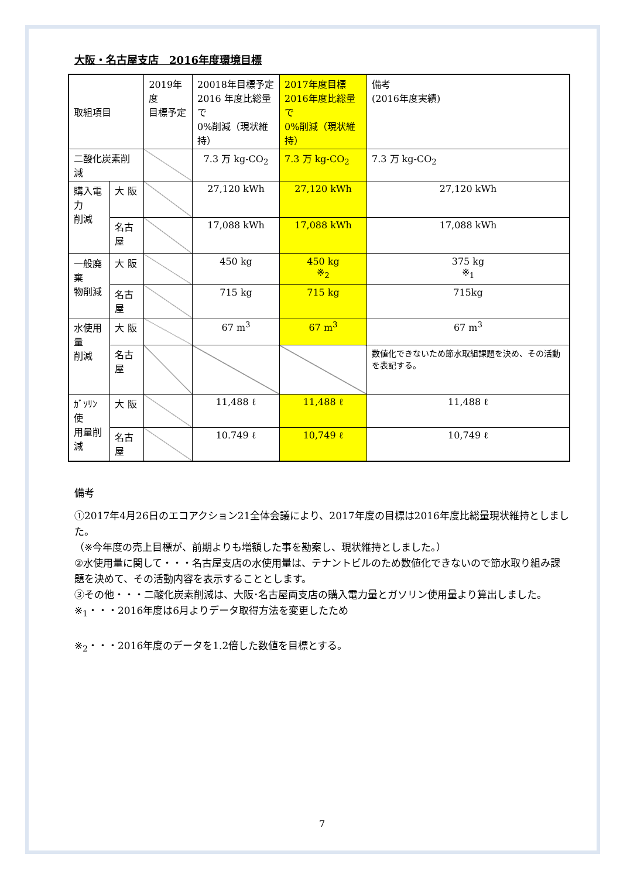大阪・名古屋支店　2016年度環境目標
| 取組項目 | | 2019年度 目標予定 | 20018年目標予定 2016 年度比総量で 0%削減（現状維持） | 2017年度目標 2016年度比総量で 0%削減（現状維持） | 備考 (2016年度実績) |
| --- | --- | --- | --- | --- | --- |
| 二酸化炭素削減 | | | 7.3 万 kg-CO<sub>2</sub> | 7.3 万 kg-CO<sub>2</sub> | 7.3 万 kg-CO<sub>2</sub> |
| 購入電力 削減 | 大 阪 | | 27,120 kWh | 27,120 kWh | 27,120 kWh |
| | 名古屋 | | 17,088 kWh | 17,088 kWh | 17,088 kWh |
| 一般廃棄 物削減 | 大 阪 | | 450 kg | 450 kg ※<sub>2</sub> | 375 kg ※<sub>1</sub> |
| | 名古屋 | | 715 kg | 715 kg | 715kg |
| 水使用量 削減 | 大 阪 | | 67 m<sup>3</sup> | 67 m<sup>3</sup> | 67 m<sup>3</sup> |
| | 名古屋 | | | | 数値化できないため節水取組課題を決め、その活動を表記する。 |
| ｶﾞｿﾘﾝ使 用量削減 | 大 阪 | | 11,488 ℓ | 11,488 ℓ | 11,488 ℓ |
| | 名古屋 | | 10.749 ℓ | 10,749 ℓ | 10,749 ℓ |
備考
①2017年4月26日のエコアクション21全体会議により、2017年度の目標は2016年度比総量現状維持としました。
（※今年度の売上目標が、前期よりも増額した事を勘案し、現状維持としました。）
②水使用量に関して・・・名古屋支店の水使用量は、テナントビルのため数値化できないので節水取り組み課題を決めて、その活動内容を表示することとします。
③その他・・・二酸化炭素削減は、大阪･名古屋両支店の購入電力量とガソリン使用量より算出しました。
※<sub>1</sub>・・・2016年度は6月よりデータ取得方法を変更したため
※<sub>2</sub>・・・2016年度のデータを1.2倍した数値を目標とする。
7